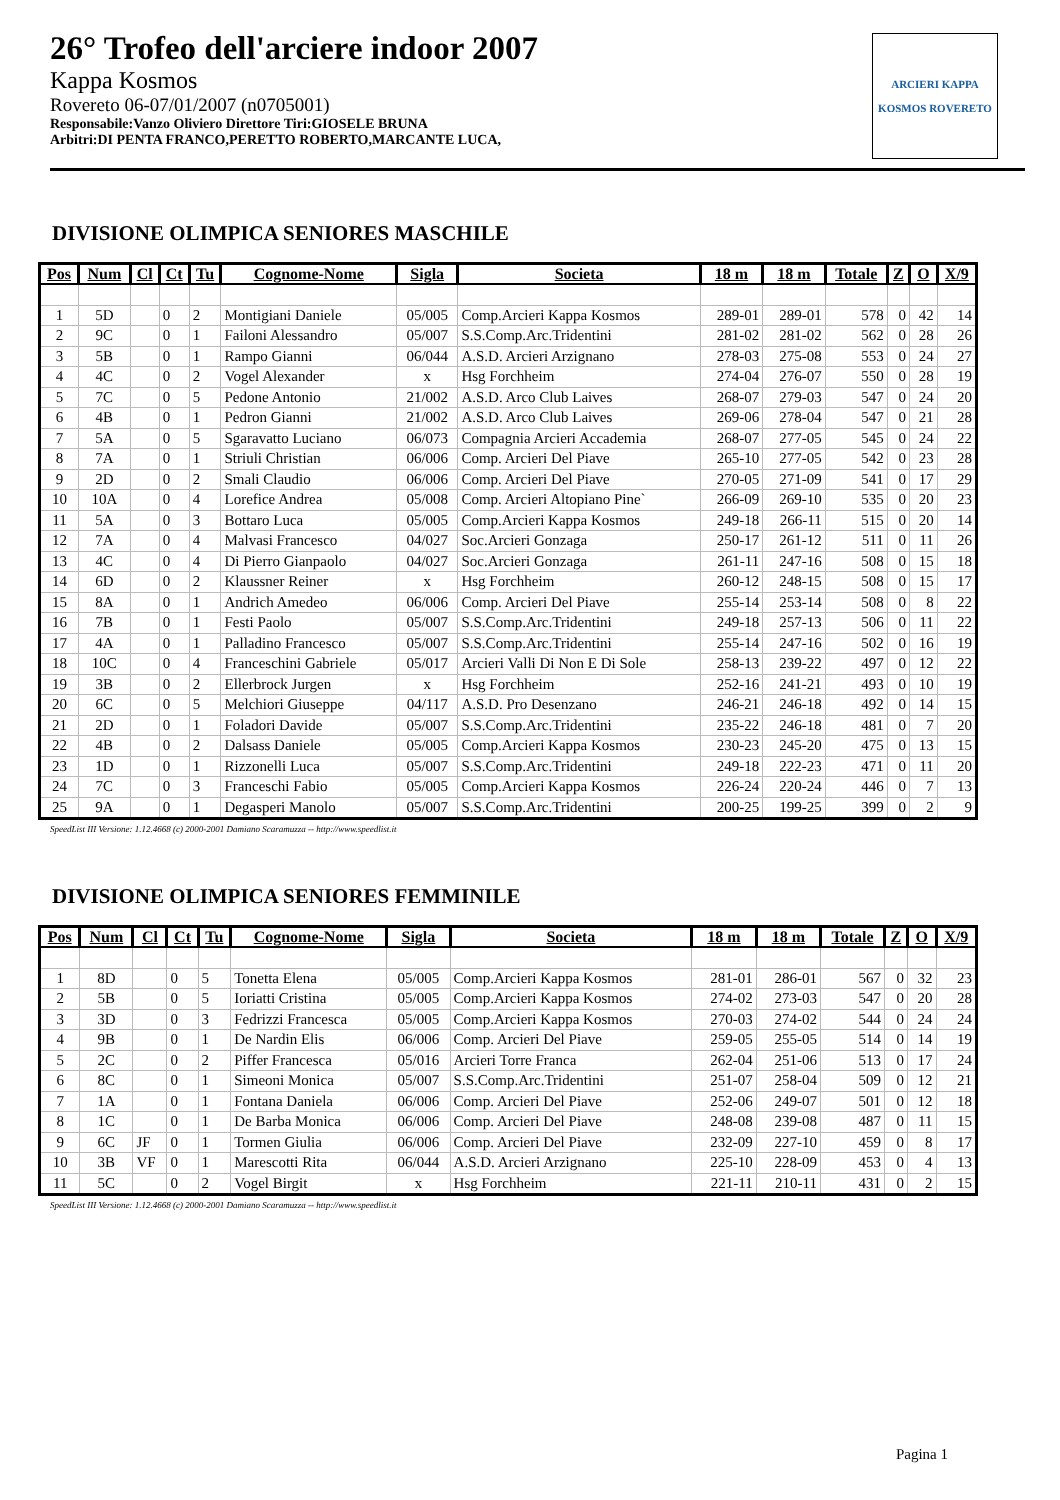26° Trofeo dell'arciere indoor 2007
Kappa Kosmos
Rovereto 06-07/01/2007 (n0705001)
Responsabile:Vanzo Oliviero Direttore Tiri:GIOSELE BRUNA
Arbitri:DI PENTA FRANCO,PERETTO ROBERTO,MARCANTE LUCA,
ARCIERI KAPPA
KOSMOS ROVERETO
DIVISIONE OLIMPICA SENIORES MASCHILE
| Pos | Num | Cl | Ct | Tu | Cognome-Nome | Sigla | Societa | 18 m | 18 m | Totale | Z | O | X/9 |
| --- | --- | --- | --- | --- | --- | --- | --- | --- | --- | --- | --- | --- | --- |
| 1 | 5D | | 0 | 2 | Montigiani Daniele | 05/005 | Comp.Arcieri Kappa Kosmos | 289-01 | 289-01 | 578 | 0 | 42 | 14 |
| 2 | 9C | | 0 | 1 | Failoni Alessandro | 05/007 | S.S.Comp.Arc.Tridentini | 281-02 | 281-02 | 562 | 0 | 28 | 26 |
| 3 | 5B | | 0 | 1 | Rampo Gianni | 06/044 | A.S.D. Arcieri Arzignano | 278-03 | 275-08 | 553 | 0 | 24 | 27 |
| 4 | 4C | | 0 | 2 | Vogel Alexander | x | Hsg Forchheim | 274-04 | 276-07 | 550 | 0 | 28 | 19 |
| 5 | 7C | | 0 | 5 | Pedone Antonio | 21/002 | A.S.D. Arco Club Laives | 268-07 | 279-03 | 547 | 0 | 24 | 20 |
| 6 | 4B | | 0 | 1 | Pedron Gianni | 21/002 | A.S.D. Arco Club Laives | 269-06 | 278-04 | 547 | 0 | 21 | 28 |
| 7 | 5A | | 0 | 5 | Sgaravatto Luciano | 06/073 | Compagnia Arcieri Accademia | 268-07 | 277-05 | 545 | 0 | 24 | 22 |
| 8 | 7A | | 0 | 1 | Striuli Christian | 06/006 | Comp. Arcieri Del Piave | 265-10 | 277-05 | 542 | 0 | 23 | 28 |
| 9 | 2D | | 0 | 2 | Smali Claudio | 06/006 | Comp. Arcieri Del Piave | 270-05 | 271-09 | 541 | 0 | 17 | 29 |
| 10 | 10A | | 0 | 4 | Lorefice Andrea | 05/008 | Comp. Arcieri Altopiano Pine` | 266-09 | 269-10 | 535 | 0 | 20 | 23 |
| 11 | 5A | | 0 | 3 | Bottaro Luca | 05/005 | Comp.Arcieri Kappa Kosmos | 249-18 | 266-11 | 515 | 0 | 20 | 14 |
| 12 | 7A | | 0 | 4 | Malvasi Francesco | 04/027 | Soc.Arcieri Gonzaga | 250-17 | 261-12 | 511 | 0 | 11 | 26 |
| 13 | 4C | | 0 | 4 | Di Pierro Gianpaolo | 04/027 | Soc.Arcieri Gonzaga | 261-11 | 247-16 | 508 | 0 | 15 | 18 |
| 14 | 6D | | 0 | 2 | Klaussner Reiner | x | Hsg Forchheim | 260-12 | 248-15 | 508 | 0 | 15 | 17 |
| 15 | 8A | | 0 | 1 | Andrich Amedeo | 06/006 | Comp. Arcieri Del Piave | 255-14 | 253-14 | 508 | 0 | 8 | 22 |
| 16 | 7B | | 0 | 1 | Festi Paolo | 05/007 | S.S.Comp.Arc.Tridentini | 249-18 | 257-13 | 506 | 0 | 11 | 22 |
| 17 | 4A | | 0 | 1 | Palladino Francesco | 05/007 | S.S.Comp.Arc.Tridentini | 255-14 | 247-16 | 502 | 0 | 16 | 19 |
| 18 | 10C | | 0 | 4 | Franceschini Gabriele | 05/017 | Arcieri Valli Di Non E Di Sole | 258-13 | 239-22 | 497 | 0 | 12 | 22 |
| 19 | 3B | | 0 | 2 | Ellerbrock Jurgen | x | Hsg Forchheim | 252-16 | 241-21 | 493 | 0 | 10 | 19 |
| 20 | 6C | | 0 | 5 | Melchiori Giuseppe | 04/117 | A.S.D. Pro Desenzano | 246-21 | 246-18 | 492 | 0 | 14 | 15 |
| 21 | 2D | | 0 | 1 | Foladori Davide | 05/007 | S.S.Comp.Arc.Tridentini | 235-22 | 246-18 | 481 | 0 | 7 | 20 |
| 22 | 4B | | 0 | 2 | Dalsass Daniele | 05/005 | Comp.Arcieri Kappa Kosmos | 230-23 | 245-20 | 475 | 0 | 13 | 15 |
| 23 | 1D | | 0 | 1 | Rizzonelli Luca | 05/007 | S.S.Comp.Arc.Tridentini | 249-18 | 222-23 | 471 | 0 | 11 | 20 |
| 24 | 7C | | 0 | 3 | Franceschi Fabio | 05/005 | Comp.Arcieri Kappa Kosmos | 226-24 | 220-24 | 446 | 0 | 7 | 13 |
| 25 | 9A | | 0 | 1 | Degasperi Manolo | 05/007 | S.S.Comp.Arc.Tridentini | 200-25 | 199-25 | 399 | 0 | 2 | 9 |
SpeedList III Versione: 1.12.4668 (c) 2000-2001 Damiano Scaramuzza -- http://www.speedlist.it
DIVISIONE OLIMPICA SENIORES FEMMINILE
| Pos | Num | Cl | Ct | Tu | Cognome-Nome | Sigla | Societa | 18 m | 18 m | Totale | Z | O | X/9 |
| --- | --- | --- | --- | --- | --- | --- | --- | --- | --- | --- | --- | --- | --- |
| 1 | 8D | | 0 | 5 | Tonetta Elena | 05/005 | Comp.Arcieri Kappa Kosmos | 281-01 | 286-01 | 567 | 0 | 32 | 23 |
| 2 | 5B | | 0 | 5 | Ioriatti Cristina | 05/005 | Comp.Arcieri Kappa Kosmos | 274-02 | 273-03 | 547 | 0 | 20 | 28 |
| 3 | 3D | | 0 | 3 | Fedrizzi Francesca | 05/005 | Comp.Arcieri Kappa Kosmos | 270-03 | 274-02 | 544 | 0 | 24 | 24 |
| 4 | 9B | | 0 | 1 | De Nardin Elis | 06/006 | Comp. Arcieri Del Piave | 259-05 | 255-05 | 514 | 0 | 14 | 19 |
| 5 | 2C | | 0 | 2 | Piffer Francesca | 05/016 | Arcieri Torre Franca | 262-04 | 251-06 | 513 | 0 | 17 | 24 |
| 6 | 8C | | 0 | 1 | Simeoni Monica | 05/007 | S.S.Comp.Arc.Tridentini | 251-07 | 258-04 | 509 | 0 | 12 | 21 |
| 7 | 1A | | 0 | 1 | Fontana Daniela | 06/006 | Comp. Arcieri Del Piave | 252-06 | 249-07 | 501 | 0 | 12 | 18 |
| 8 | 1C | | 0 | 1 | De Barba Monica | 06/006 | Comp. Arcieri Del Piave | 248-08 | 239-08 | 487 | 0 | 11 | 15 |
| 9 | 6C | JF | 0 | 1 | Tormen Giulia | 06/006 | Comp. Arcieri Del Piave | 232-09 | 227-10 | 459 | 0 | 8 | 17 |
| 10 | 3B | VF | 0 | 1 | Marescotti Rita | 06/044 | A.S.D. Arcieri Arzignano | 225-10 | 228-09 | 453 | 0 | 4 | 13 |
| 11 | 5C | | 0 | 2 | Vogel Birgit | x | Hsg Forchheim | 221-11 | 210-11 | 431 | 0 | 2 | 15 |
SpeedList III Versione: 1.12.4668 (c) 2000-2001 Damiano Scaramuzza -- http://www.speedlist.it
Pagina 1